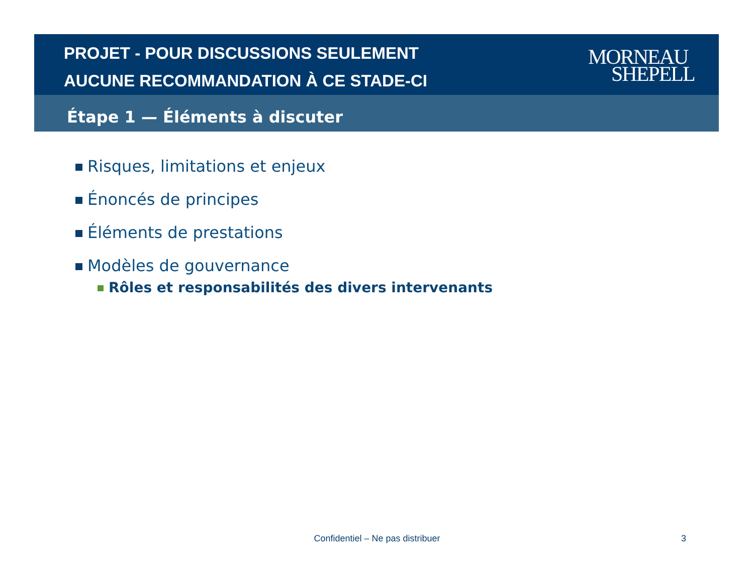PROJET - POUR DISCUSSIONS SEULEMENT
AUCUNE RECOMMANDATION À CE STADE-CI
MORNEAU
SHEPELL
Étape 1 — Éléments à discuter
Risques, limitations et enjeux
Énoncés de principes
Éléments de prestations
Modèles de gouvernance
Rôles et responsabilités des divers intervenants
Confidentiel – Ne pas distribuer 3